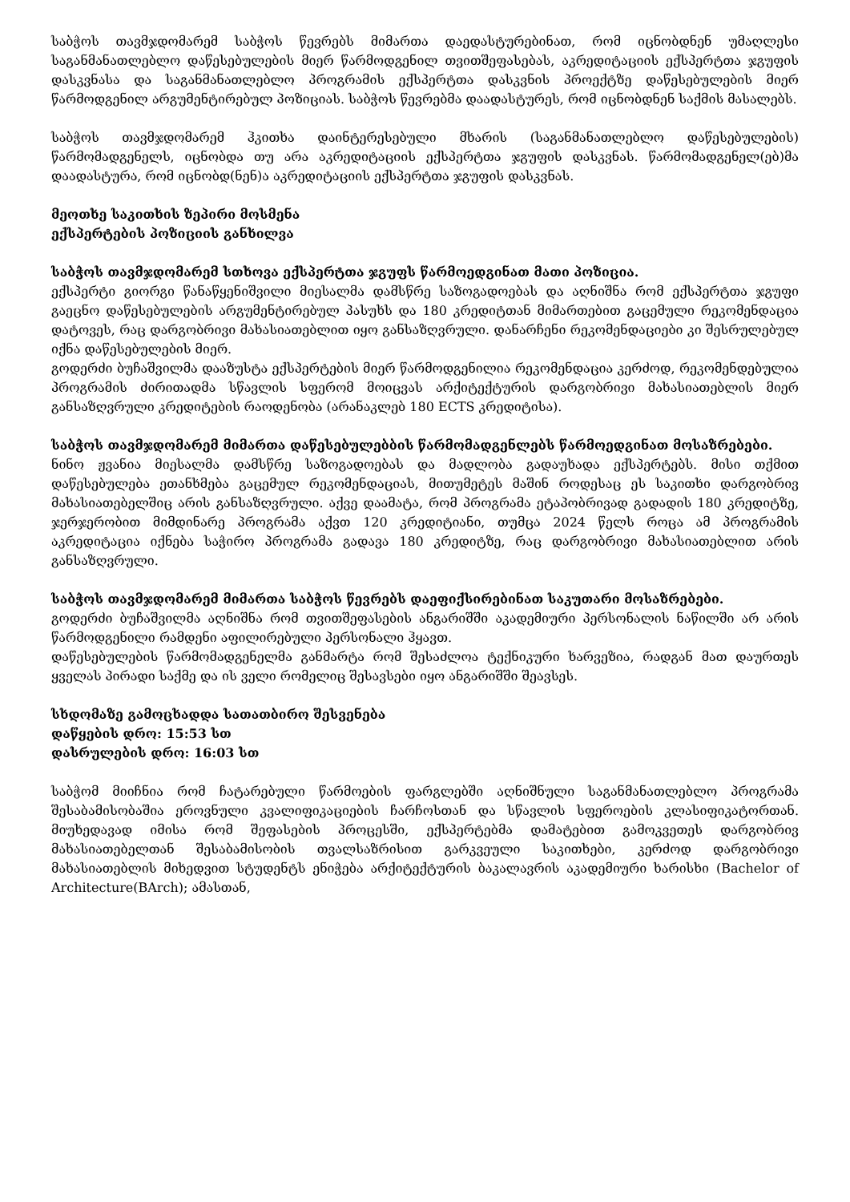საბჭოს თავმჯდომარემ საბჭოს წევრებს მიმართა დაედასტურებინათ, რომ იცნობდნენ უმაღლესი საგანმანათლებლო დაწესებულების მიერ წარმოდგენილ თვითშეფასებას, აკრედიტაციის ექსპერტთა ჯგუფის დასკვნასა და საგანმანათლებლო პროგრამის ექსპერტთა დასკვნის პროექტზე დაწესებულების მიერ წარმოდგენილ არგუმენტირებულ პოზიციას. საბჭოს წევრებმა დაადასტურეს, რომ იცნობდნენ საქმის მასალებს.
საბჭოს თავმჯდომარემ ჰკითხა დაინტერესებული მხარის (საგანმანათლებლო დაწესებულების) წარმომადგენელს, იცნობდა თუ არა აკრედიტაციის ექსპერტთა ჯგუფის დასკვნას. წარმომადგენელ(ებ)მა დაადასტურა, რომ იცნობდ(ნენ)ა აკრედიტაციის ექსპერტთა ჯგუფის დასკვნას.
მეოთხე საკითხის ზეპირი მოსმენა
ექსპერტების პოზიციის განხილვა
საბჭოს თავმჯდომარემ სთხოვა ექსპერტთა ჯგუფს წარმოედგინათ მათი პოზიცია.
ექსპერტი გიორგი წანაწყენიშვილი მიესალმა დამსწრე საზოგადოებას და აღნიშნა რომ ექსპერტთა ჯგუფი გაეცნო დაწესებულების არგუმენტირებულ პასუხს და 180 კრედიტთან მიმართებით გაცემული რეკომენდაცია დატოვეს, რაც დარგობრივი მახასიათებლით იყო განსაზღვრული. დანარჩენი რეკომენდაციები კი შესრულებულ იქნა დაწესებულების მიერ.
გოდერძი ბუჩაშვილმა დააზუსტა ექსპერტების მიერ წარმოდგენილია რეკომენდაცია კერძოდ, რეკომენდებულია პროგრამის ძირითადმა სწავლის სფერომ მოიცვას არქიტექტურის დარგობრივი მახასიათებლის მიერ განსაზღვრული კრედიტების რაოდენობა (არანაკლებ 180 ECTS კრედიტისა).
საბჭოს თავმჯდომარემ მიმართა დაწესებულებბის წარმომადგენლებს წარმოედგინათ მოსაზრებები.
ნინო ჟვანია მიესალმა დამსწრე საზოგადოებას და მადლობა გადაუხადა ექსპერტებს. მისი თქმით დაწესებულება ეთანხმება გაცემულ რეკომენდაციას, მითუმეტეს მაშინ როდესაც ეს საკითხი დარგობრივ მახასიათებელშიც არის განსაზღვრული. აქვე დაამატა, რომ პროგრამა ეტაპობრივად გადადის 180 კრედიტზე, ჯერჯერობით მიმდინარე პროგრამა აქვთ 120 კრედიტიანი, თუმცა 2024 წელს როცა ამ პროგრამის აკრედიტაცია იქნება საჭირო პროგრამა გადავა 180 კრედიტზე, რაც დარგობრივი მახასიათებლით არის განსაზღვრული.
საბჭოს თავმჯდომარემ მიმართა საბჭოს წევრებს დაეფიქსირებინათ საკუთარი მოსაზრებები.
გოდერძი ბუჩაშვილმა აღნიშნა რომ თვითშეფასების ანგარიშში აკადემიური პერსონალის ნაწილში არ არის წარმოდგენილი რამდენი აფილირებული პერსონალი ჰყავთ.
დაწესებულების წარმომადგენელმა განმარტა რომ შესაძლოა ტექნიკური ხარვეზია, რადგან მათ დაურთეს ყველას პირადი საქმე და ის ველი რომელიც შესავსები იყო ანგარიშში შეავსეს.
სხდომაზე გამოცხადდა სათათბირო შესვენება
დაწყების დრო: 15:53 სთ
დასრულების დრო: 16:03 სთ
საბჭომ მიიჩნია რომ ჩატარებული წარმოების ფარგლებში აღნიშნული საგანმანათლებლო პროგრამა შესაბამისობაშია ეროვნული კვალიფიკაციების ჩარჩოსთან და სწავლის სფეროების კლასიფიკატორთან. მიუხედავად იმისა რომ შეფასების პროცესში, ექსპერტებმა დამატებით გამოკვეთეს დარგობრივ მახასიათებელთან შესაბამისობის თვალსაზრისით გარკვეული საკითხები, კერძოდ დარგობრივი მახასიათებლის მიხედვით სტუდენტს ენიჭება არქიტექტურის ბაკალავრის აკადემიური ხარისხი (Bachelor of Architecture(BArch); ამასთან,